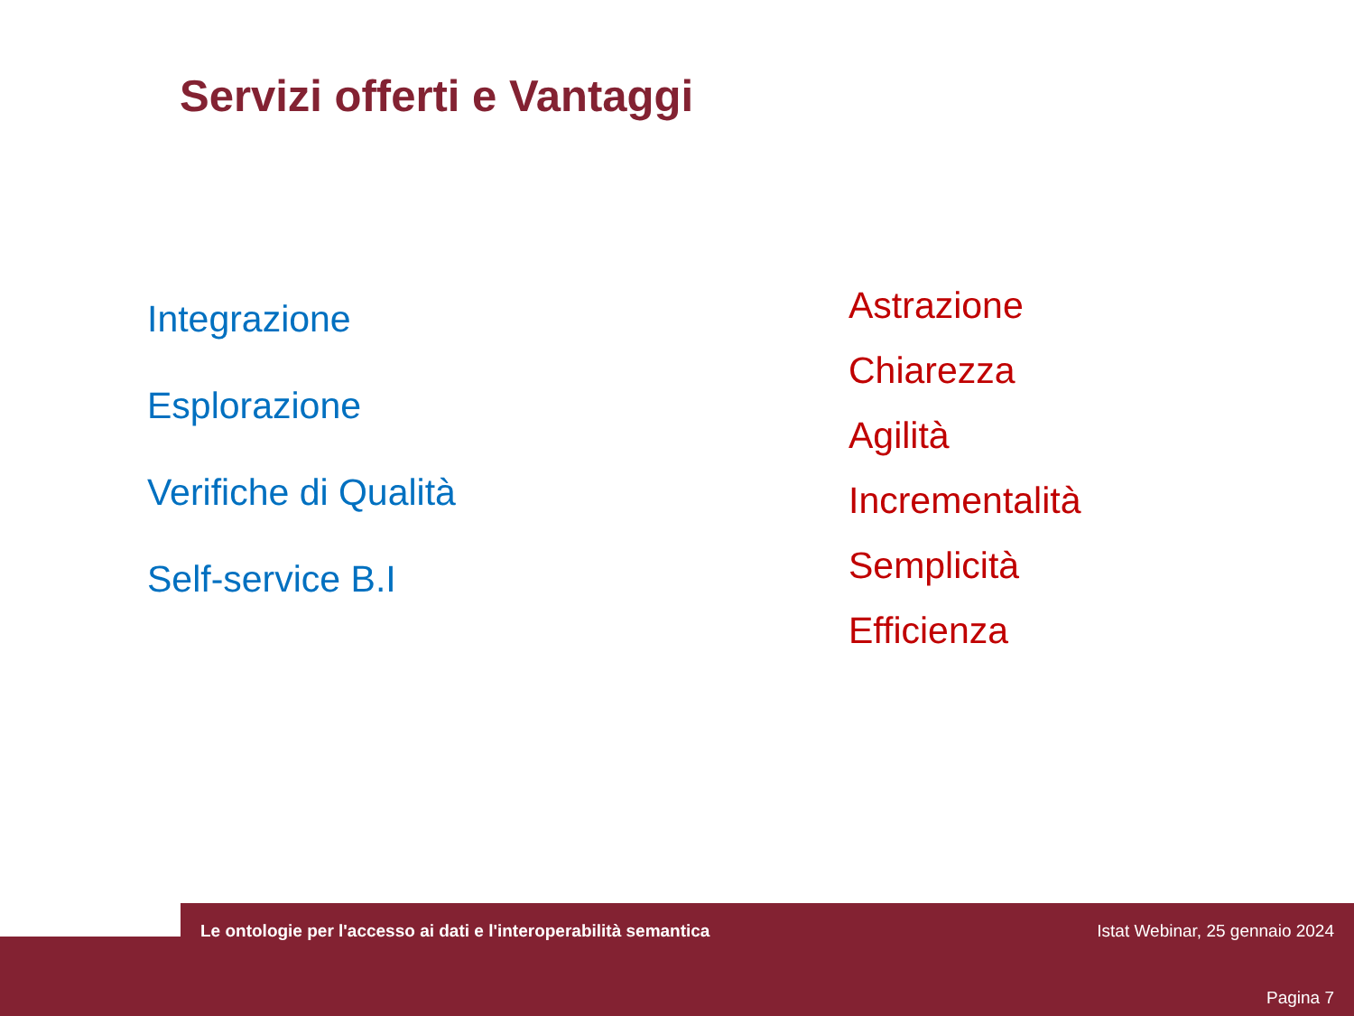Servizi offerti e Vantaggi
Integrazione
Esplorazione
Verifiche di Qualità
Self-service B.I
Astrazione
Chiarezza
Agilità
Incrementalità
Semplicità
Efficienza
Le ontologie per l'accesso ai dati e l'interoperabilità semantica Istat Webinar, 25 gennaio 2024
Pagina 7